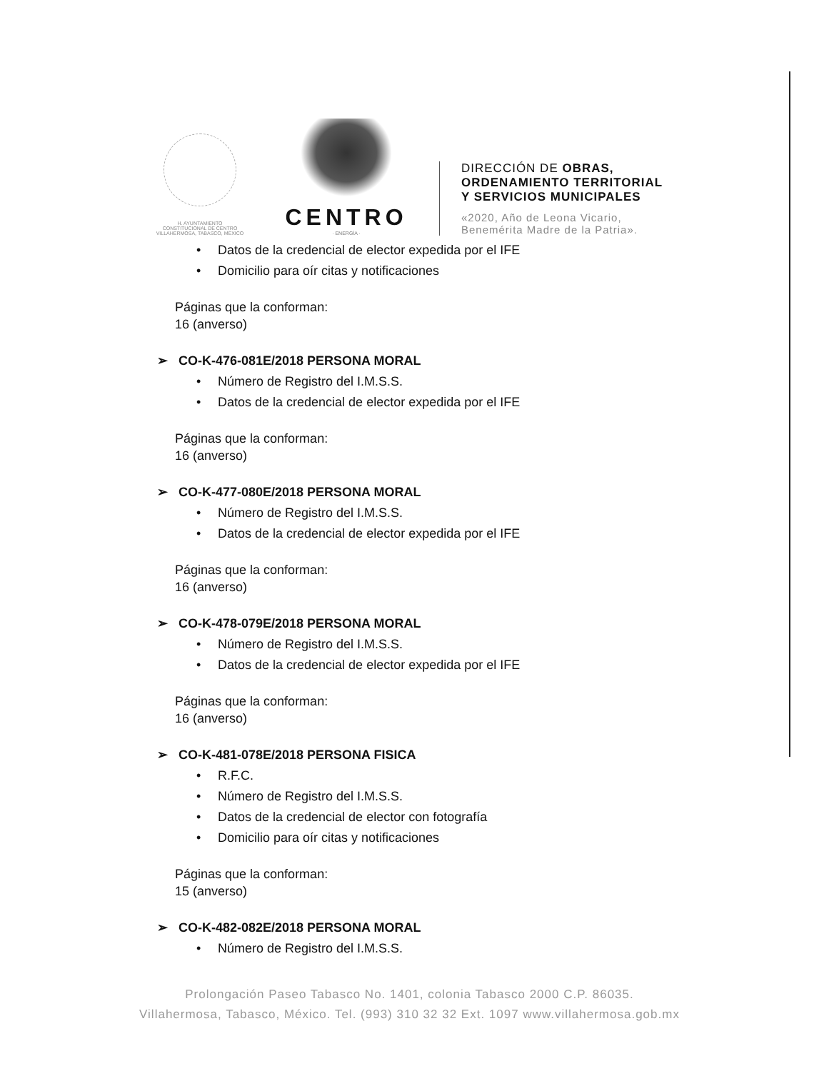H. AYUNTAMIENTO
CONSTITUCIONAL DE CENTRO
VILLAHERMOSA, TABASCO, MÉXICO
CENTRO
· ENERGÍA ·
DIRECCIÓN DE OBRAS,
ORDENAMIENTO TERRITORIAL
Y SERVICIOS MUNICIPALES
«2020, Año de Leona Vicario,
Benemérita Madre de la Patria».
• Datos de la credencial de elector expedida por el IFE
• Domicilio para oír citas y notificaciones
Páginas que la conforman:
16 (anverso)
➢ CO-K-476-081E/2018 PERSONA MORAL
• Número de Registro del I.M.S.S.
• Datos de la credencial de elector expedida por el IFE
Páginas que la conforman:
16 (anverso)
➢ CO-K-477-080E/2018 PERSONA MORAL
• Número de Registro del I.M.S.S.
• Datos de la credencial de elector expedida por el IFE
Páginas que la conforman:
16 (anverso)
➢ CO-K-478-079E/2018 PERSONA MORAL
• Número de Registro del I.M.S.S.
• Datos de la credencial de elector expedida por el IFE
Páginas que la conforman:
16 (anverso)
➢ CO-K-481-078E/2018 PERSONA FISICA
• R.F.C.
• Número de Registro del I.M.S.S.
• Datos de la credencial de elector con fotografía
• Domicilio para oír citas y notificaciones
Páginas que la conforman:
15 (anverso)
➢ CO-K-482-082E/2018 PERSONA MORAL
• Número de Registro del I.M.S.S.
Prolongación Paseo Tabasco No. 1401, colonia Tabasco 2000 C.P. 86035.
Villahermosa, Tabasco, México. Tel. (993) 310 32 32 Ext. 1097 www.villahermosa.gob.mx